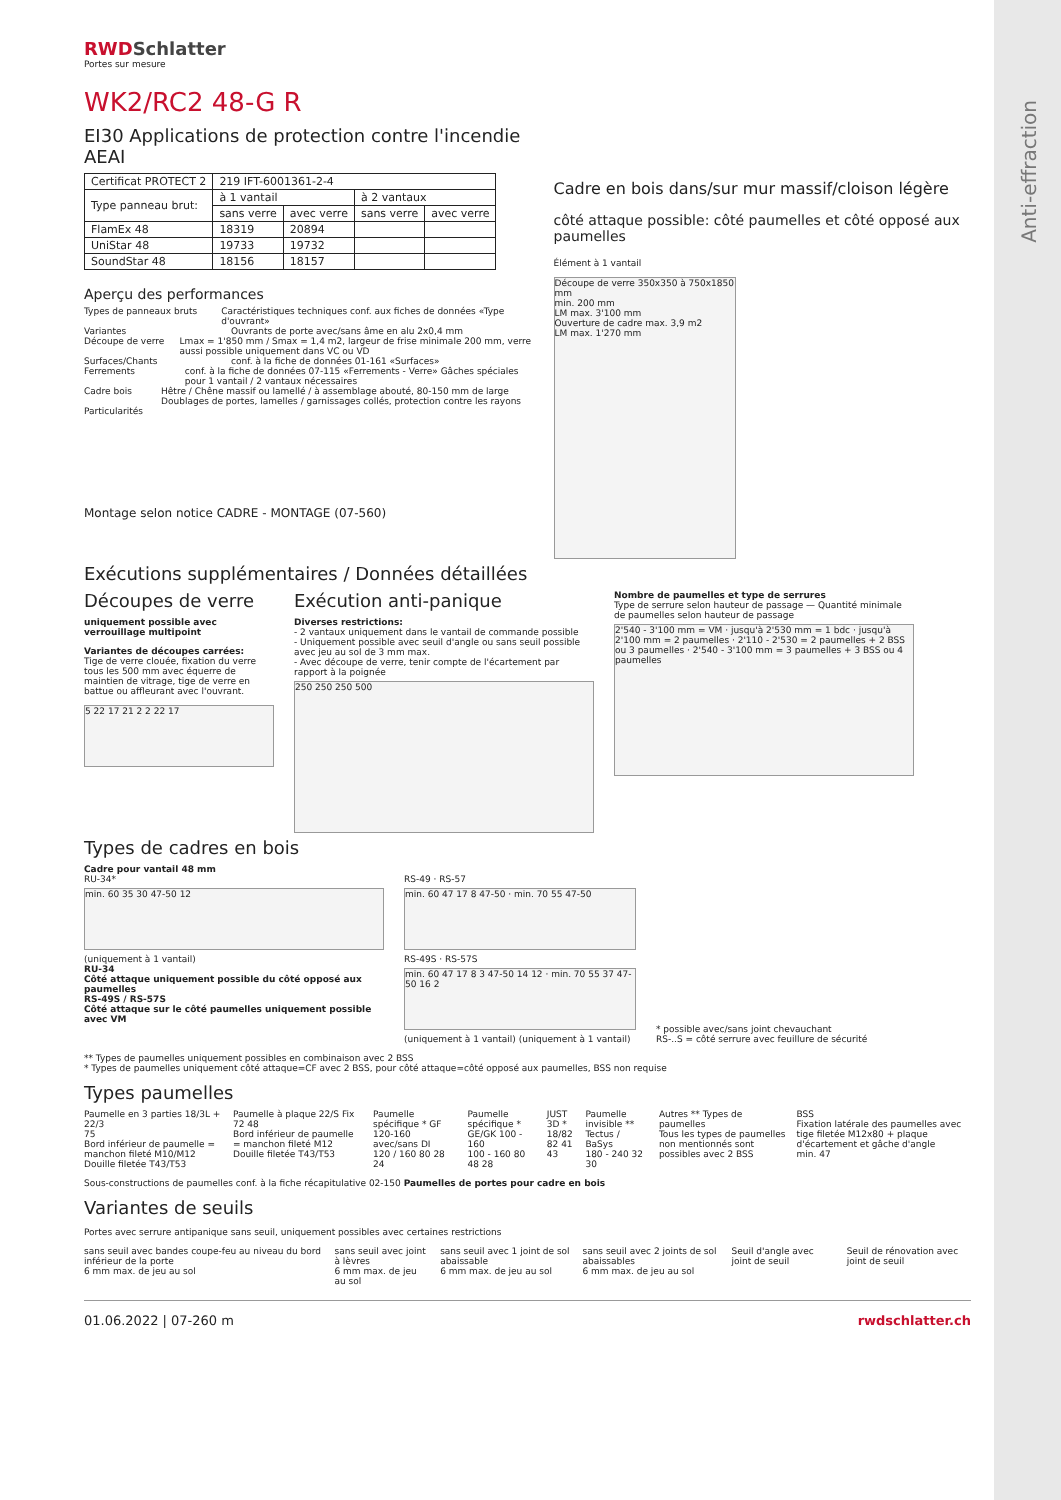RWDSchlatter
Portes sur mesure
WK2/RC2 48-G R
EI30 Applications de protection contre l'incendie AEAI
| Certificat PROTECT 2 | 219 IFT-6001361-2-4 | | | |
| Type panneau brut: | à 1 vantail | | à 2 vantaux | |
| | sans verre | avec verre | sans verre | avec verre |
| FlamEx 48 | 18319 | 20894 | | |
| UniStar 48 | 19733 | 19732 | | |
| SoundStar 48 | 18156 | 18157 | | |
Aperçu des performances
Types de panneaux bruts Caractéristiques techniques conf. aux fiches de données «Type d'ouvrant»
Variantes Ouvrants de porte avec/sans âme en alu 2x0,4 mm
Découpe de verre Lmax = 1'850 mm / Smax = 1,4 m2, largeur de frise minimale 200 mm, verre aussi possible uniquement dans VC ou VD
Surfaces/Chants conf. à la fiche de données 01-161 «Surfaces»
Ferrements conf. à la fiche de données 07-115 «Ferrements - Verre» Gâches spéciales pour 1 vantail / 2 vantaux nécessaires
Cadre bois Hêtre / Chêne massif ou lamellé / à assemblage abouté, 80-150 mm de large Doublages de portes, lamelles / garnissages collés, protection contre les rayons
Particularités
Montage selon notice CADRE - MONTAGE (07-560)
Cadre en bois dans/sur mur massif/cloison légère
côté attaque possible: côté paumelles et côté opposé aux paumelles
Élément à 1 vantail
Découpe de verre 350x350 à 750x1850 mm
min. 200 mm
LM max. 3'100 mm
Ouverture de cadre max. 3,9 m2
LM max. 1'270 mm
Exécutions supplémentaires / Données détaillées
Découpes de verre
uniquement possible avec verrouillage multipoint
Variantes de découpes carrées:
Tige de verre clouée, fixation du verre tous les 500 mm avec équerre de maintien de vitrage, tige de verre en battue ou affleurant avec l'ouvrant.
5 22 17 21 2 2 22 17
Exécution anti-panique
Diverses restrictions:
- 2 vantaux uniquement dans le vantail de commande possible
- Uniquement possible avec seuil d'angle ou sans seuil possible avec jeu au sol de 3 mm max.
- Avec découpe de verre, tenir compte de l'écartement par rapport à la poignée
250 250 250 500
Nombre de paumelles et type de serrures
Type de serrure selon hauteur de passage — Quantité minimale de paumelles selon hauteur de passage
2'540 - 3'100 mm = VM · jusqu'à 2'530 mm = 1 bdc · jusqu'à 2'100 mm = 2 paumelles · 2'110 - 2'530 = 2 paumelles + 2 BSS ou 3 paumelles · 2'540 - 3'100 mm = 3 paumelles + 3 BSS ou 4 paumelles
Types de cadres en bois
Cadre pour vantail 48 mm
RU-34*
min. 60 35 30 47-50 12
(uniquement à 1 vantail)
RU-34
Côté attaque uniquement possible du côté opposé aux paumelles
RS-49S / RS-57S
Côté attaque sur le côté paumelles uniquement possible avec VM
RS-49 · RS-57
min. 60 47 17 8 47-50 · min. 70 55 47-50
RS-49S · RS-57S
min. 60 47 17 8 3 47-50 14 12 · min. 70 55 37 47-50 16 2
(uniquement à 1 vantail) (uniquement à 1 vantail)
* possible avec/sans joint chevauchant
RS-..S = côté serrure avec feuillure de sécurité
** Types de paumelles uniquement possibles en combinaison avec 2 BSS
* Types de paumelles uniquement côté attaque=CF avec 2 BSS, pour côté attaque=côté opposé aux paumelles, BSS non requise
Types paumelles
Paumelle en 3 parties 18/3L + 22/3
75
Bord inférieur de paumelle = manchon fileté M10/M12 Douille filetée T43/T53
Paumelle à plaque 22/S Fix
72 48
Bord inférieur de paumelle = manchon fileté M12 Douille filetée T43/T53
Paumelle spécifique * GF 120-160 avec/sans DI
120 / 160 80 28 24
Paumelle spécifique * GE/GK 100 - 160
100 - 160 80 48 28
JUST 3D * 18/82
82 41 43
Paumelle invisible ** Tectus / BaSys
180 - 240 32 30
Autres ** Types de paumelles
Tous les types de paumelles non mentionnés sont possibles avec 2 BSS
BSS
Fixation latérale des paumelles avec tige filetée M12x80 + plaque d'écartement et gâche d'angle
min. 47
Sous-constructions de paumelles conf. à la fiche récapitulative 02-150 Paumelles de portes pour cadre en bois
Variantes de seuils
Portes avec serrure antipanique sans seuil, uniquement possibles avec certaines restrictions
sans seuil avec bandes coupe-feu au niveau du bord inférieur de la porte
6 mm max. de jeu au sol
sans seuil avec joint à lèvres
6 mm max. de jeu au sol
sans seuil avec 1 joint de sol abaissable
6 mm max. de jeu au sol
sans seuil avec 2 joints de sol abaissables
6 mm max. de jeu au sol
Seuil d'angle avec joint de seuil
Seuil de rénovation avec joint de seuil
01.06.2022 | 07-260 m rwdschlatter.ch
Anti-effraction